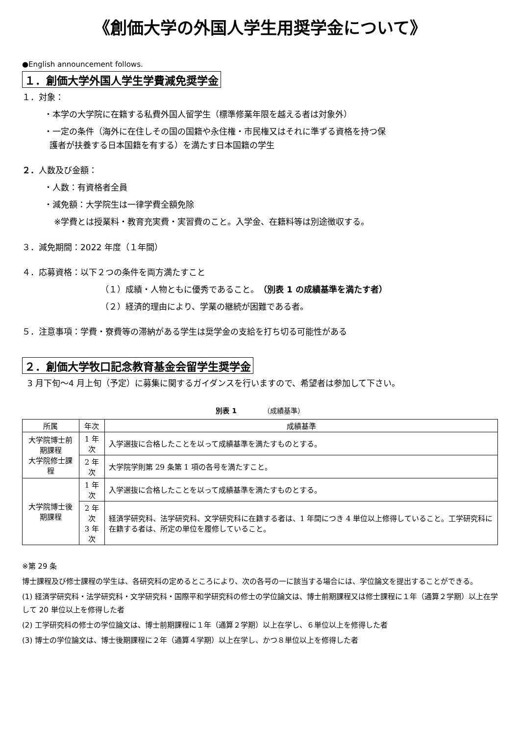《創価大学の外国人学生用奨学金について》
●English announcement follows.
１．創価大学外国人学生学費減免奨学金
１．対象：
・本学の大学院に在籍する私費外国人留学生（標準修業年限を越える者は対象外）
・一定の条件（海外に在住しその国の国籍や永住権・市民権又はそれに準ずる資格を持つ保
護者が扶養する日本国籍を有する）を満たす日本国籍の学生
２．人数及び金額：
・人数：有資格者全員
・減免額：大学院生は一律学費全額免除
※学費とは授業料・教育充実費・実習費のこと。入学金、在籍料等は別途徴収する。
３．減免期間：2022 年度（１年間）
４．応募資格：以下２つの条件を両方満たすこと
（１）成績・人物ともに優秀であること。（別表 1 の成績基準を満たす者）
（２）経済的理由により、学業の継続が困難である者。
５．注意事項：学費・寮費等の滞納がある学生は奨学金の支給を打ち切る可能性がある
２．創価大学牧口記念教育基金会留学生奨学金
3 月下旬〜4 月上旬（予定）に募集に関するガイダンスを行いますので、希望者は参加して下さい。
別表 1 （成績基準）
| 所属 | 年次 | 成績基準 |
| --- | --- | --- |
| 大学院博士前期課程 大学院修士課程 | 1 年次 | 入学選抜に合格したことを以って成績基準を満たすものとする。 |
| | 2 年次 | 大学院学則第 29 条第 1 項の各号を満たすこと。 |
| 大学院博士後期課程 | 1 年次 | 入学選抜に合格したことを以って成績基準を満たすものとする。 |
| | 2 年次 3 年次 | 経済学研究科、法学研究科、文学研究科に在籍する者は、1 年間につき 4 単位以上修得していること。工学研究科に在籍する者は、所定の単位を履修していること。 |
※第 29 条
博士課程及び修士課程の学生は、各研究科の定めるところにより、次の各号の一に該当する場合には、学位論文を提出することができる。
(1) 経済学研究科・法学研究科・文学研究科・国際平和学研究科の修士の学位論文は、博士前期課程又は修士課程に１年（通算２学期）以上在学して 20 単位以上を修得した者
(2) 工学研究科の修士の学位論文は、博士前期課程に１年（通算２学期）以上在学し、６単位以上を修得した者
(3) 博士の学位論文は、博士後期課程に２年（通算４学期）以上在学し、かつ８単位以上を修得した者